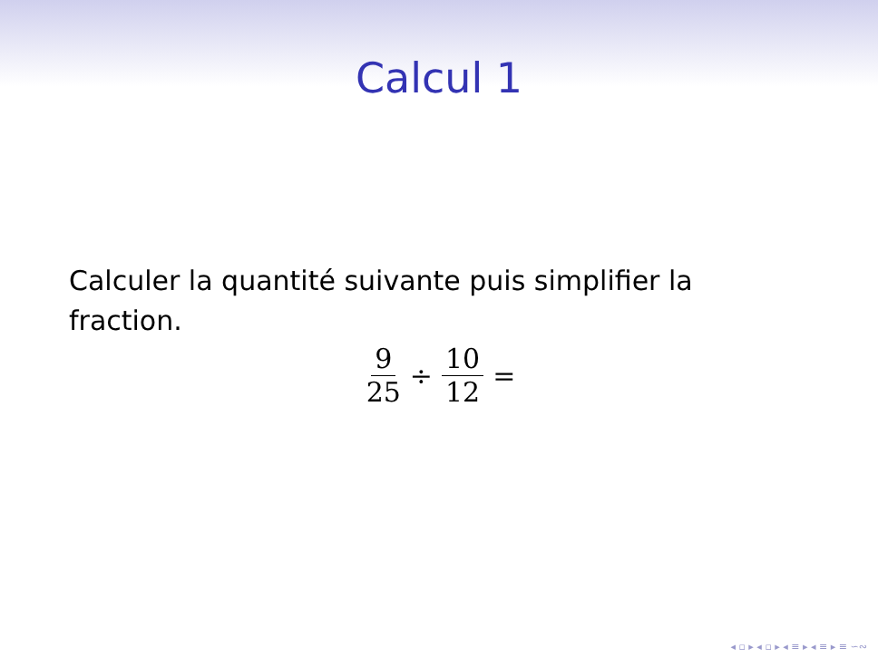Calcul 1
Calculer la quantité suivante puis simplifier la fraction.
9 25 ÷ 10 12 =
◂ ▫ ▸ ◂ ▫ ▸ ◂ ≡ ▸ ◂ ≡ ▸ ≡ ∽∾